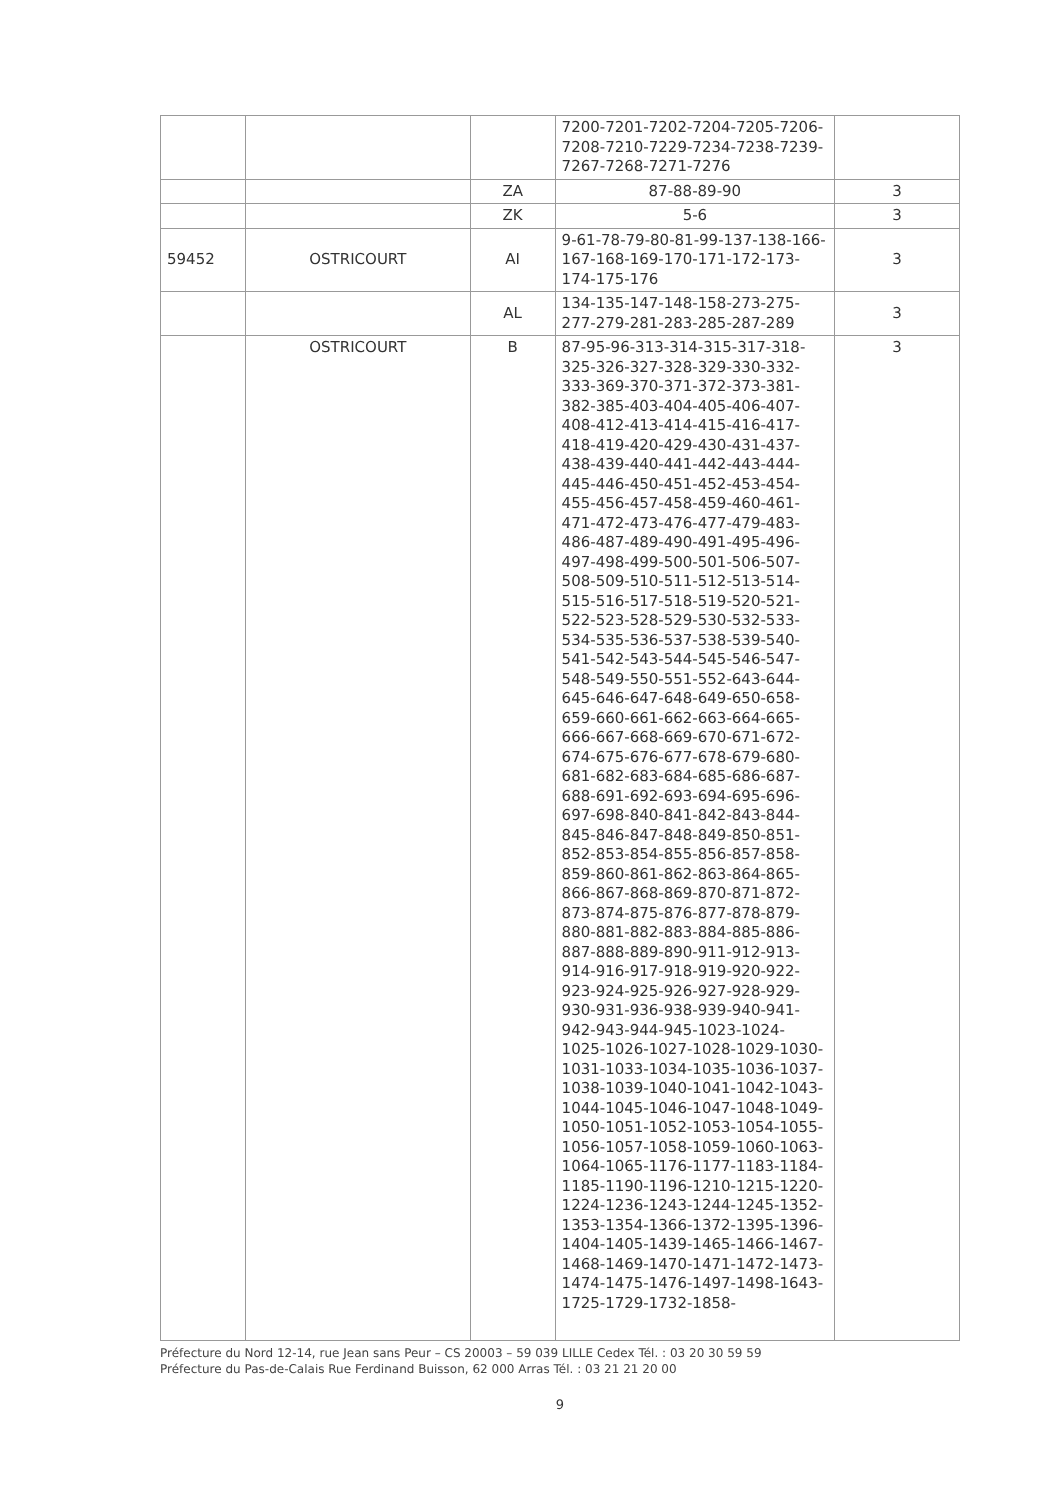| | | | 7200-7201-7202-7204-7205-7206-7208-7210-7229-7234-7238-7239-7267-7268-7271-7276 | |
| | | ZA | 87-88-89-90 | 3 |
| | | ZK | 5-6 | 3 |
| 59452 | OSTRICOURT | AI | 9-61-78-79-80-81-99-137-138-166-167-168-169-170-171-172-173-174-175-176 | 3 |
| | | AL | 134-135-147-148-158-273-275-277-279-281-283-285-287-289 | 3 |
| | OSTRICOURT | B | 87-95-96-313-314-315-317-318-325-326-327-328-329-330-332-333-369-370-371-372-373-381-382-385-403-404-405-406-407-408-412-413-414-415-416-417-418-419-420-429-430-431-437-438-439-440-441-442-443-444-445-446-450-451-452-453-454-455-456-457-458-459-460-461-471-472-473-476-477-479-483-486-487-489-490-491-495-496-497-498-499-500-501-506-507-508-509-510-511-512-513-514-515-516-517-518-519-520-521-522-523-528-529-530-532-533-534-535-536-537-538-539-540-541-542-543-544-545-546-547-548-549-550-551-552-643-644-645-646-647-648-649-650-658-659-660-661-662-663-664-665-666-667-668-669-670-671-672-674-675-676-677-678-679-680-681-682-683-684-685-686-687-688-691-692-693-694-695-696-697-698-840-841-842-843-844-845-846-847-848-849-850-851-852-853-854-855-856-857-858-859-860-861-862-863-864-865-866-867-868-869-870-871-872-873-874-875-876-877-878-879-880-881-882-883-884-885-886-887-888-889-890-911-912-913-914-916-917-918-919-920-922-923-924-925-926-927-928-929-930-931-936-938-939-940-941-942-943-944-945-1023-1024-1025-1026-1027-1028-1029-1030-1031-1033-1034-1035-1036-1037-1038-1039-1040-1041-1042-1043-1044-1045-1046-1047-1048-1049-1050-1051-1052-1053-1054-1055-1056-1057-1058-1059-1060-1063-1064-1065-1176-1177-1183-1184-1185-1190-1196-1210-1215-1220-1224-1236-1243-1244-1245-1352-1353-1354-1366-1372-1395-1396-1404-1405-1439-1465-1466-1467-1468-1469-1470-1471-1472-1473-1474-1475-1476-1497-1498-1643-1725-1729-1732-1858- | 3 |
Préfecture du Nord 12-14, rue Jean sans Peur – CS 20003 – 59 039 LILLE Cedex Tél. : 03 20 30 59 59
Préfecture du Pas-de-Calais Rue Ferdinand Buisson, 62 000 Arras Tél. : 03 21 21 20 00
9